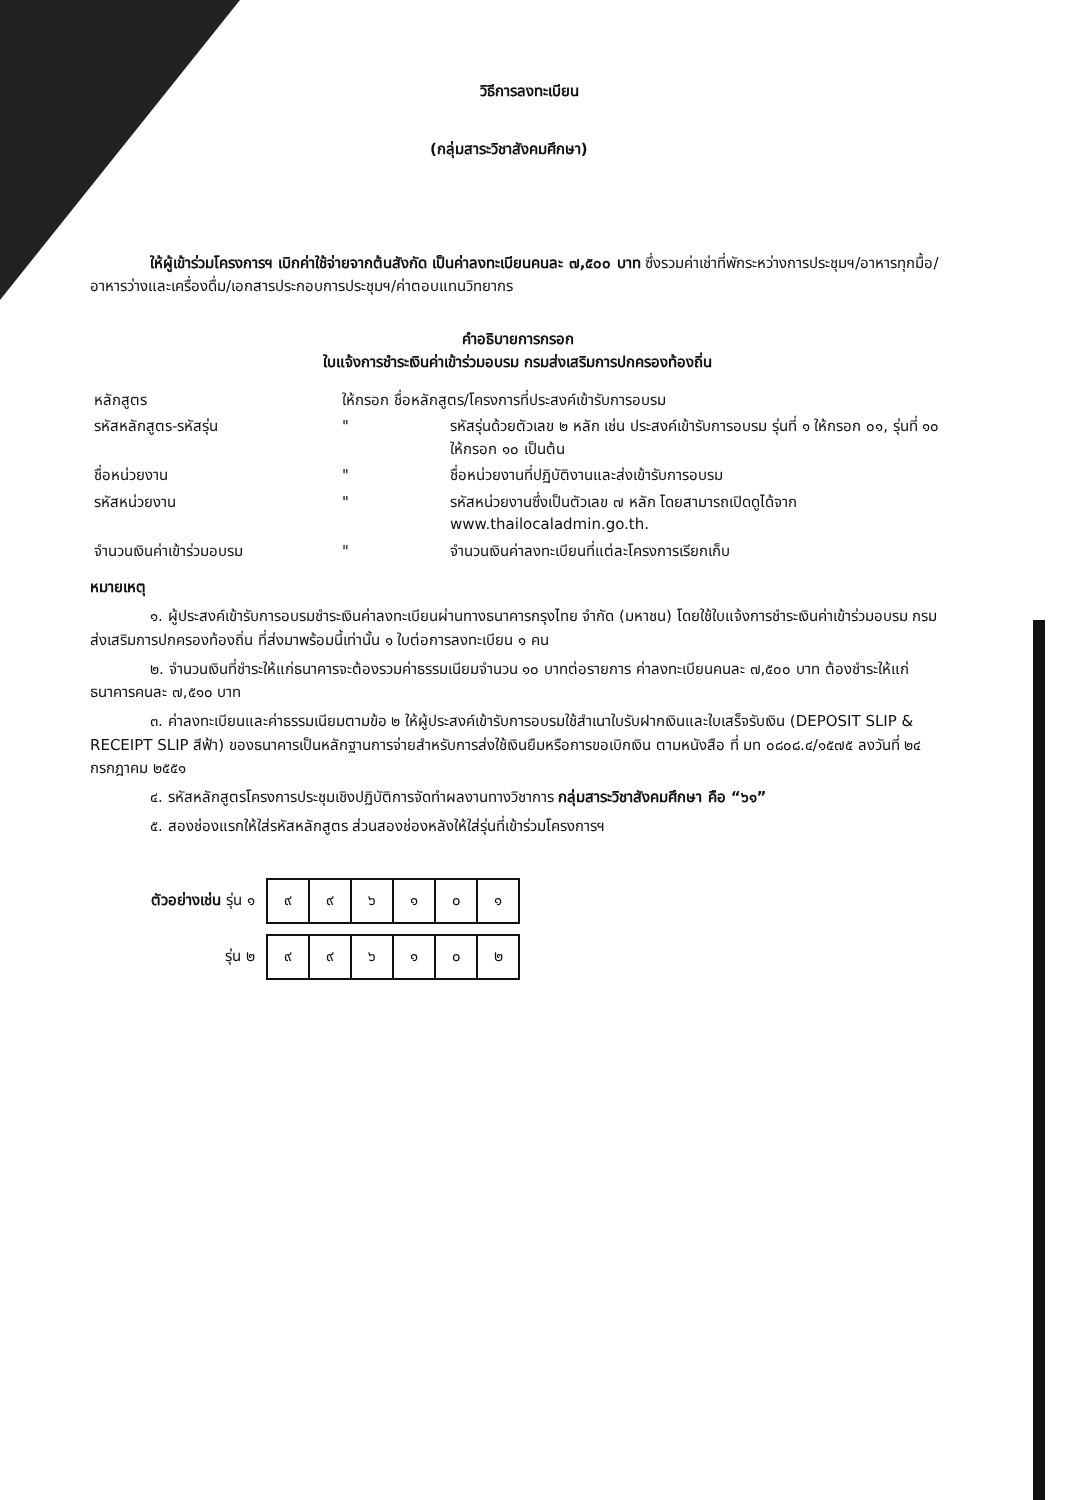วิธีการลงทะเบียน
(กลุ่มสาระวิชาสังคมศึกษา)
ให้ผู้เข้าร่วมโครงการฯ เบิกค่าใช้จ่ายจากต้นสังกัด เป็นค่าลงทะเบียนคนละ ๗,๕๐๐ บาท ซึ่งรวมค่าเช่าที่พักระหว่างการประชุมฯ/อาหารทุกมื้อ/อาหารว่างและเครื่องดื่ม/เอกสารประกอบการประชุมฯ/ค่าตอบแทนวิทยากร
คำอธิบายการกรอก
ใบแจ้งการชำระเงินค่าเข้าร่วมอบรม กรมส่งเสริมการปกครองท้องถิ่น
| หลักสูตร | ให้กรอก ชื่อหลักสูตร/โครงการที่ประสงค์เข้ารับการอบรม | |
| รหัสหลักสูตร-รหัสรุ่น | " | รหัสรุ่นด้วยตัวเลข ๒ หลัก เช่น ประสงค์เข้ารับการอบรม รุ่นที่ ๑ ให้กรอก ๐๑, รุ่นที่ ๑๐ ให้กรอก ๑๐ เป็นต้น |
| ชื่อหน่วยงาน | " | ชื่อหน่วยงานที่ปฏิบัติงานและส่งเข้ารับการอบรม |
| รหัสหน่วยงาน | " | รหัสหน่วยงานซึ่งเป็นตัวเลข ๗ หลัก โดยสามารถเปิดดูได้จาก www.thailocaladmin.go.th. |
| จำนวนเงินค่าเข้าร่วมอบรม | " | จำนวนเงินค่าลงทะเบียนที่แต่ละโครงการเรียกเก็บ |
หมายเหตุ
๑. ผู้ประสงค์เข้ารับการอบรมชำระเงินค่าลงทะเบียนผ่านทางธนาคารกรุงไทย จำกัด (มหาชน) โดยใช้ใบแจ้งการชำระเงินค่าเข้าร่วมอบรม กรมส่งเสริมการปกครองท้องถิ่น ที่ส่งมาพร้อมนี้เท่านั้น ๑ ใบต่อการลงทะเบียน ๑ คน
๒. จำนวนเงินที่ชำระให้แก่ธนาคารจะต้องรวมค่าธรรมเนียมจำนวน ๑๐ บาทต่อรายการ ค่าลงทะเบียนคนละ ๗,๕๐๐ บาท ต้องชำระให้แก่ธนาคารคนละ ๗,๕๑๐ บาท
๓. ค่าลงทะเบียนและค่าธรรมเนียมตามข้อ ๒ ให้ผู้ประสงค์เข้ารับการอบรมใช้สำเนาใบรับฝากเงินและใบเสร็จรับเงิน (DEPOSIT SLIP & RECEIPT SLIP สีฟ้า) ของธนาคารเป็นหลักฐานการจ่ายสำหรับการส่งใช้เงินยืมหรือการขอเบิกเงิน ตามหนังสือ ที่ มท ๐๘๐๘.๔/๑๕๗๕ ลงวันที่ ๒๔ กรกฎาคม ๒๕๕๑
๔. รหัสหลักสูตรโครงการประชุมเชิงปฏิบัติการจัดทำผลงานทางวิชาการ กลุ่มสาระวิชาสังคมศึกษา คือ “๖๑”
๕. สองช่องแรกให้ใส่รหัสหลักสูตร ส่วนสองช่องหลังให้ใส่รุ่นที่เข้าร่วมโครงการฯ
| ตัวอย่างเช่น รุ่น ๑ | / ๙ / ๙ / ๖ / ๑ / ๐ / ๑ / |
| รุ่น ๒ | / ๙ / ๙ / ๖ / ๑ / ๐ / ๒ / |